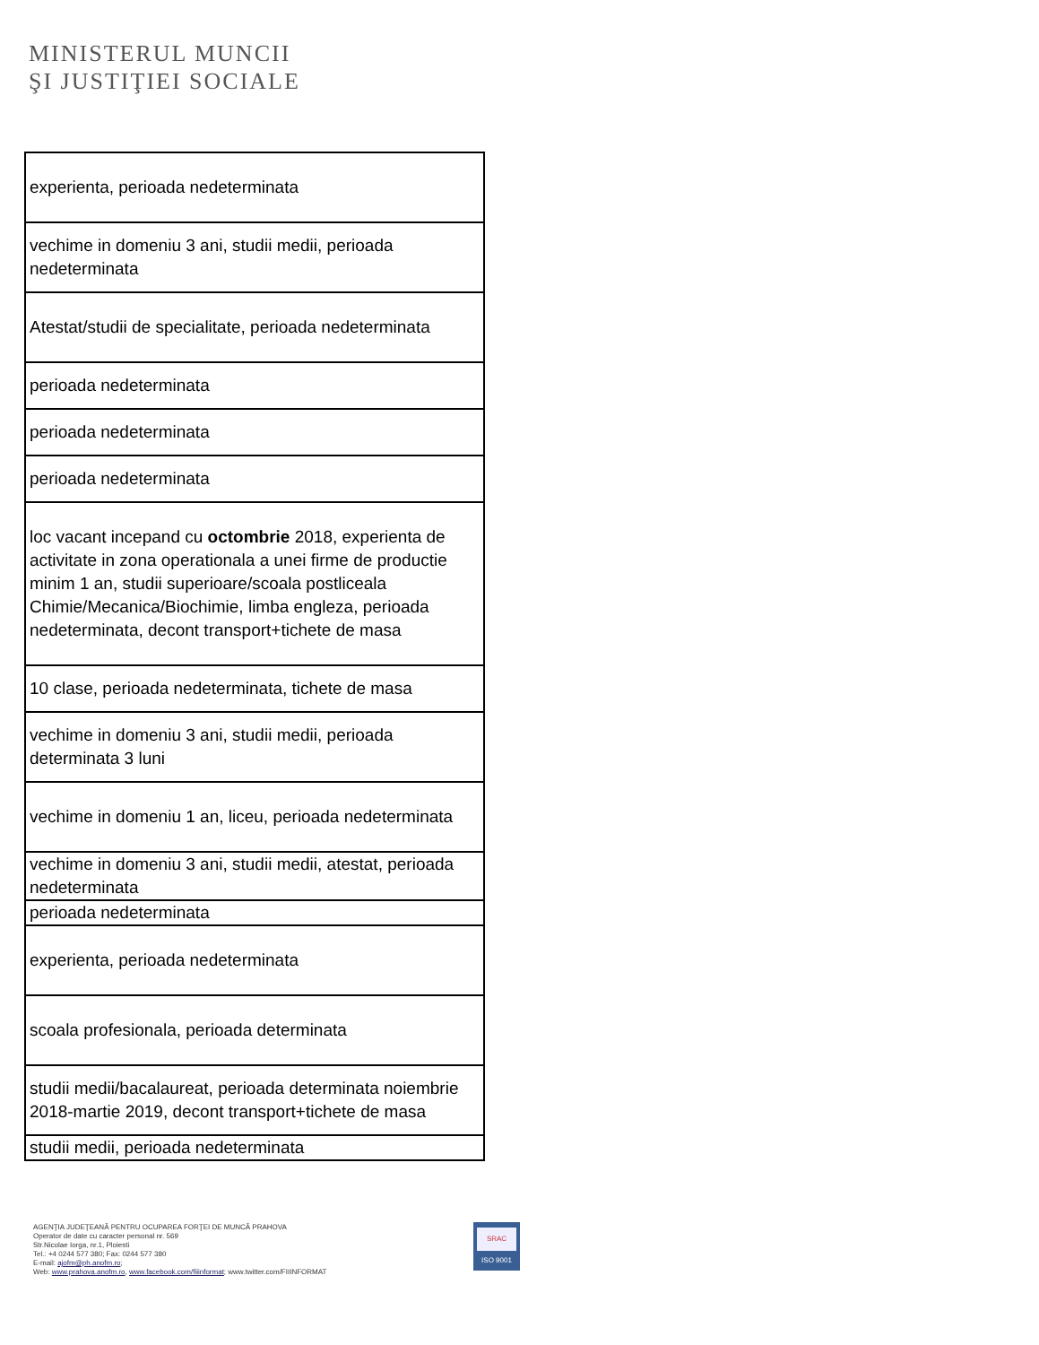MINISTERUL MUNCII
ŞI JUSTIŢIEI SOCIALE
| experienta, perioada nedeterminata |
| vechime in domeniu 3 ani, studii medii, perioada nedeterminata |
| Atestat/studii de specialitate, perioada nedeterminata |
| perioada nedeterminata |
| perioada nedeterminata |
| perioada nedeterminata |
| loc vacant incepand cu octombrie 2018, experienta de activitate in zona operationala a unei firme de productie minim 1 an, studii superioare/scoala postliceala Chimie/Mecanica/Biochimie, limba engleza, perioada nedeterminata, decont transport+tichete de masa |
| 10 clase, perioada nedeterminata, tichete de masa |
| vechime in domeniu 3 ani, studii medii, perioada determinata 3 luni |
| vechime in domeniu 1 an, liceu, perioada nedeterminata |
| vechime in domeniu 3 ani, studii medii, atestat, perioada nedeterminata |
| perioada nedeterminata |
| experienta, perioada nedeterminata |
| scoala profesionala, perioada determinata |
| studii medii/bacalaureat, perioada determinata noiembrie 2018-martie 2019, decont transport+tichete de masa |
| studii medii, perioada nedeterminata |
AGENŢIA JUDEŢEANĂ PENTRU OCUPAREA FORŢEI DE MUNCĂ PRAHOVA
Operator de date cu caracter personal nr. 569
Str.Nicolae Iorga, nr.1, Ploiesti
Tel.: +4 0244 577 380; Fax: 0244 577 380
E-mail: ajofm@ph.anofm.ro;
Web: www.prahova.anofm.ro, www.facebook.com/fiiinformat; www.twitter.com/FIIINFORMAT
SRAC
ISO 9001